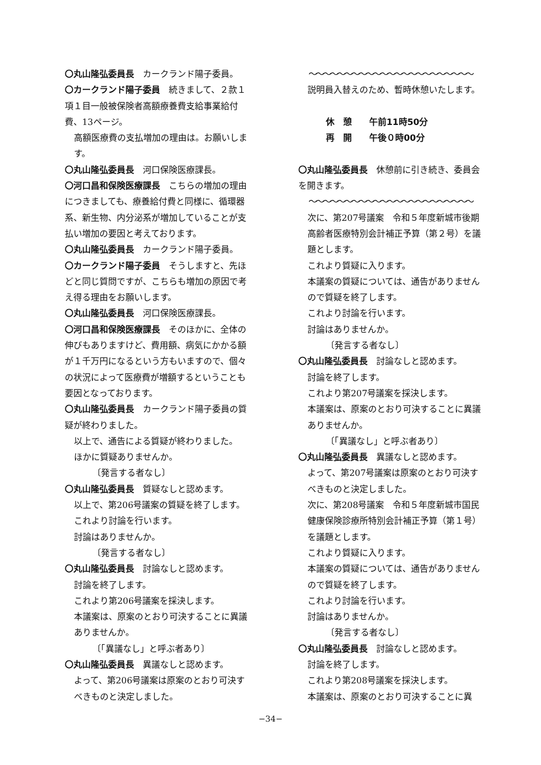〇丸山隆弘委員長　カークランド陽子委員。
〇カークランド陽子委員　続きまして、２款１項１目一般被保険者高額療養費支給事業給付費、13ページ。
高額医療費の支払増加の理由は。お願いします。
〇丸山隆弘委員長　河口保険医療課長。
〇河口昌和保険医療課長　こちらの増加の理由につきましても、療養給付費と同様に、循環器系、新生物、内分泌系が増加していることが支払い増加の要因と考えております。
〇丸山隆弘委員長　カークランド陽子委員。
〇カークランド陽子委員　そうしますと、先ほどと同じ質問ですが、こちらも増加の原因で考え得る理由をお願いします。
〇丸山隆弘委員長　河口保険医療課長。
〇河口昌和保険医療課長　そのほかに、全体の伸びもありますけど、費用額、病気にかかる額が１千万円になるという方もいますので、個々の状況によって医療費が増額するということも要因となっております。
〇丸山隆弘委員長　カークランド陽子委員の質疑が終わりました。
以上で、通告による質疑が終わりました。
ほかに質疑ありませんか。
〔発言する者なし〕
〇丸山隆弘委員長　質疑なしと認めます。
以上で、第206号議案の質疑を終了します。
これより討論を行います。
討論はありませんか。
〔発言する者なし〕
〇丸山隆弘委員長　討論なしと認めます。
討論を終了します。
これより第206号議案を採決します。
本議案は、原案のとおり可決することに異議ありませんか。
〔「異議なし」と呼ぶ者あり〕
〇丸山隆弘委員長　異議なしと認めます。
よって、第206号議案は原案のとおり可決すべきものと決定しました。
〜〜〜〜〜〜〜〜〜〜〜〜〜〜〜〜〜〜〜〜〜〜〜
説明員入替えのため、暫時休憩いたします。
休　憩　　午前11時50分
再　開　　午後０時00分
〇丸山隆弘委員長　休憩前に引き続き、委員会を開きます。
〜〜〜〜〜〜〜〜〜〜〜〜〜〜〜〜〜〜〜〜〜〜〜
次に、第207号議案　令和５年度新城市後期高齢者医療特別会計補正予算（第２号）を議題とします。
これより質疑に入ります。
本議案の質疑については、通告がありませんので質疑を終了します。
これより討論を行います。
討論はありませんか。
〔発言する者なし〕
〇丸山隆弘委員長　討論なしと認めます。
討論を終了します。
これより第207号議案を採決します。
本議案は、原案のとおり可決することに異議ありませんか。
〔「異議なし」と呼ぶ者あり〕
〇丸山隆弘委員長　異議なしと認めます。
よって、第207号議案は原案のとおり可決すべきものと決定しました。
次に、第208号議案　令和５年度新城市国民健康保険診療所特別会計補正予算（第１号）を議題とします。
これより質疑に入ります。
本議案の質疑については、通告がありませんので質疑を終了します。
これより討論を行います。
討論はありませんか。
〔発言する者なし〕
〇丸山隆弘委員長　討論なしと認めます。
討論を終了します。
これより第208号議案を採決します。
本議案は、原案のとおり可決することに異
−34−